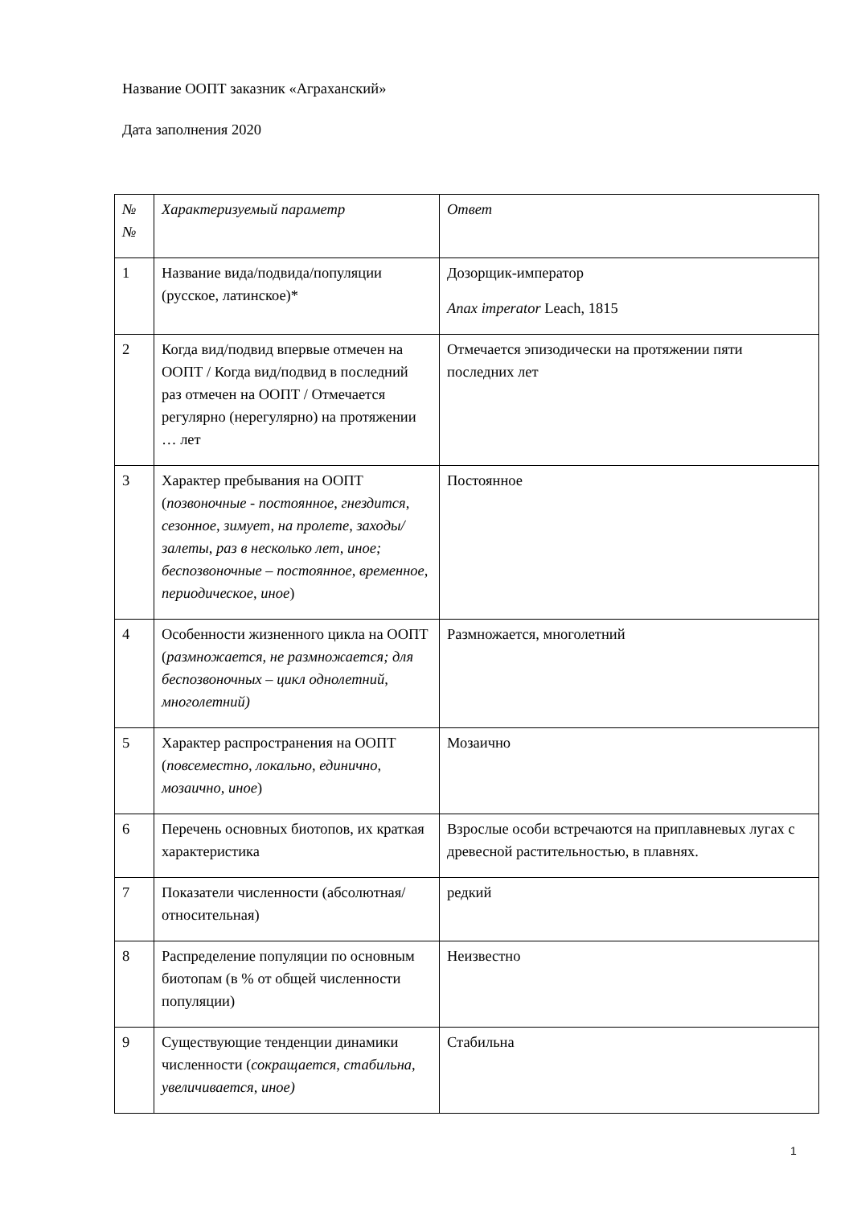Название ООПТ заказник «Аграханский»
Дата заполнения 2020
| № № | Характеризуемый параметр | Ответ |
| 1 | Название вида/подвида/популяции (русское, латинское)* | Дозорщик-император Anax imperator Leach, 1815 |
| 2 | Когда вид/подвид впервые отмечен на ООПТ / Когда вид/подвид в последний раз отмечен на ООПТ / Отмечается регулярно (нерегулярно) на протяжении … лет | Отмечается эпизодически на протяжении пяти последних лет |
| 3 | Характер пребывания на ООПТ ( позвоночные - постоянное, гнездится, сезонное, зимует, на пролете, заходы/залеты, раз в несколько лет, иное; беспозвоночные – постоянное, временное, периодическое, иное ) | Постоянное |
| 4 | Особенности жизненного цикла на ООПТ ( размножается, не размножается; для беспозвоночных – цикл однолетний, многолетний) | Размножается, многолетний |
| 5 | Характер распространения на ООПТ ( повсеместно, локально, единично, мозаично, иное ) | Мозаично |
| 6 | Перечень основных биотопов, их краткая характеристика | Взрослые особи встречаются на приплавневых лугах с древесной растительностью, в плавнях. |
| 7 | Показатели численности (абсолютная/относительная) | редкий |
| 8 | Распределение популяции по основным биотопам (в % от общей численности популяции) | Неизвестно |
| 9 | Существующие тенденции динамики численности ( сокращается, стабильна, увеличивается, иное) | Стабильна |
1